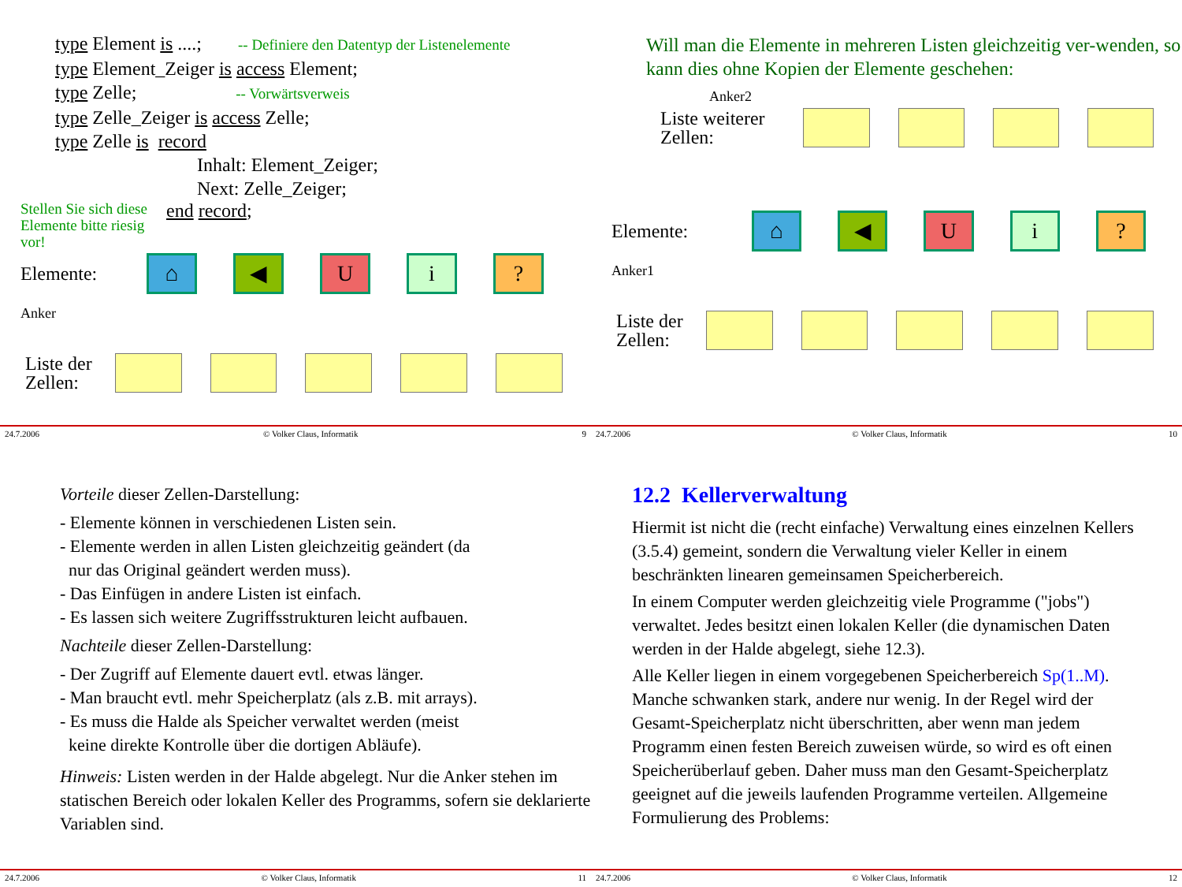type Element is ....; -- Definiere den Datentyp der Listenelemente
type Element_Zeiger is access Element;
type Zelle; -- Vorwärtsverweis
type Zelle_Zeiger is access Zelle;
type Zelle is record
Inhalt: Element_Zeiger;
Next: Zelle_Zeiger;
Stellen Sie sich diese Elemente bitte riesig vor!
end record;
Elemente: ⌂ ◀ Ui?
Anker
Liste der Zellen:
24.7.2006 © Volker Claus, Informatik 9
Will man die Elemente in mehreren Listen gleichzeitig ver-wenden, so kann dies ohne Kopien der Elemente geschehen:
Anker2
Liste weiterer Zellen:
Elemente: ⌂ ◀ Ui?
Anker1
Liste der Zellen:
24.7.2006 © Volker Claus, Informatik 10
Vorteile dieser Zellen-Darstellung:
- Elemente können in verschiedenen Listen sein.
- Elemente werden in allen Listen gleichzeitig geändert (da
nur das Original geändert werden muss).
- Das Einfügen in andere Listen ist einfach.
- Es lassen sich weitere Zugriffsstrukturen leicht aufbauen.
Nachteile dieser Zellen-Darstellung:
- Der Zugriff auf Elemente dauert evtl. etwas länger.
- Man braucht evtl. mehr Speicherplatz (als z.B. mit arrays).
- Es muss die Halde als Speicher verwaltet werden (meist
keine direkte Kontrolle über die dortigen Abläufe).
Hinweis: Listen werden in der Halde abgelegt. Nur die Anker stehen im statischen Bereich oder lokalen Keller des Programms, sofern sie deklarierte Variablen sind.
24.7.2006 © Volker Claus, Informatik 11
12.2 Kellerverwaltung
Hiermit ist nicht die (recht einfache) Verwaltung eines einzelnen Kellers (3.5.4) gemeint, sondern die Verwaltung vieler Keller in einem beschränkten linearen gemeinsamen Speicherbereich.
In einem Computer werden gleichzeitig viele Programme ("jobs") verwaltet. Jedes besitzt einen lokalen Keller (die dynamischen Daten werden in der Halde abgelegt, siehe 12.3).
Alle Keller liegen in einem vorgegebenen Speicherbereich Sp(1..M). Manche schwanken stark, andere nur wenig. In der Regel wird der Gesamt-Speicherplatz nicht überschritten, aber wenn man jedem Programm einen festen Bereich zuweisen würde, so wird es oft einen Speicherüberlauf geben. Daher muss man den Gesamt-Speicherplatz geeignet auf die jeweils laufenden Programme verteilen. Allgemeine Formulierung des Problems:
24.7.2006 © Volker Claus, Informatik 12